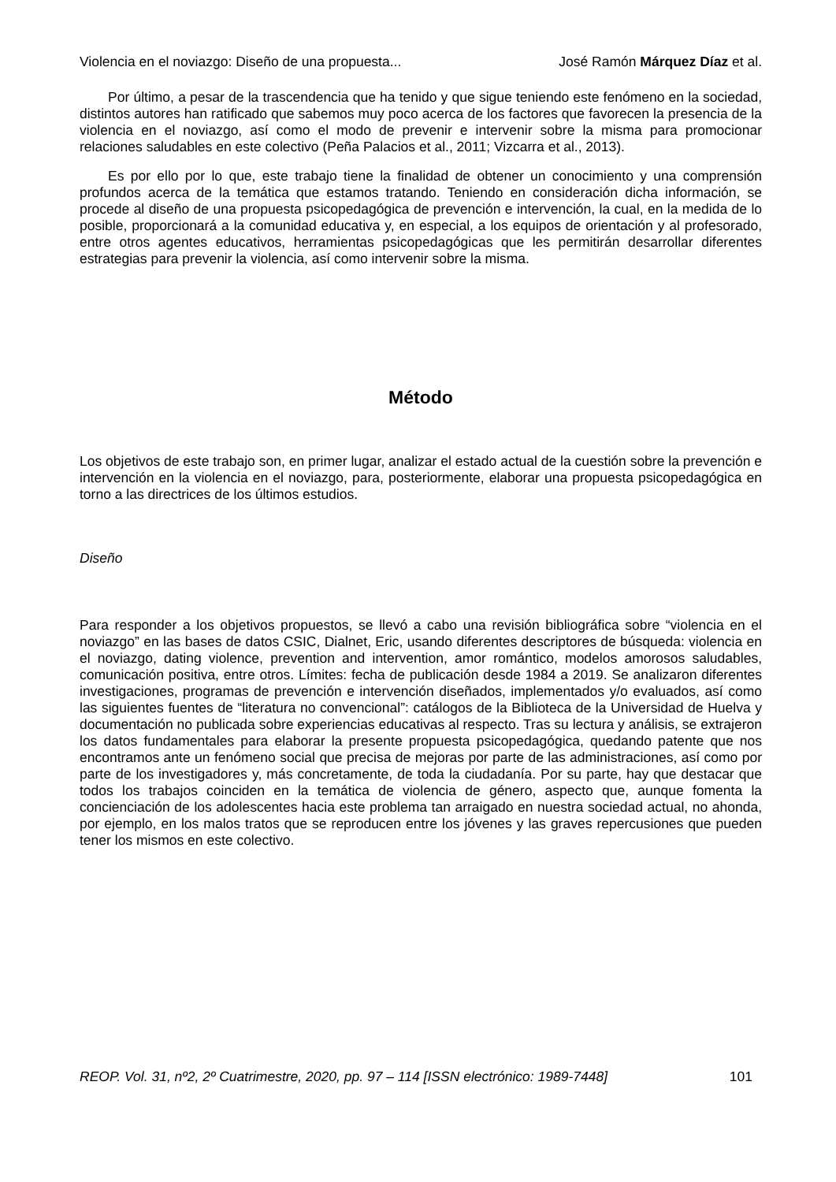Violencia en el noviazgo: Diseño de una propuesta... José Ramón Márquez Díaz et al.
Por último, a pesar de la trascendencia que ha tenido y que sigue teniendo este fenómeno en la sociedad, distintos autores han ratificado que sabemos muy poco acerca de los factores que favorecen la presencia de la violencia en el noviazgo, así como el modo de prevenir e intervenir sobre la misma para promocionar relaciones saludables en este colectivo (Peña Palacios et al., 2011; Vizcarra et al., 2013).
Es por ello por lo que, este trabajo tiene la finalidad de obtener un conocimiento y una comprensión profundos acerca de la temática que estamos tratando. Teniendo en consideración dicha información, se procede al diseño de una propuesta psicopedagógica de prevención e intervención, la cual, en la medida de lo posible, proporcionará a la comunidad educativa y, en especial, a los equipos de orientación y al profesorado, entre otros agentes educativos, herramientas psicopedagógicas que les permitirán desarrollar diferentes estrategias para prevenir la violencia, así como intervenir sobre la misma.
Método
Los objetivos de este trabajo son, en primer lugar, analizar el estado actual de la cuestión sobre la prevención e intervención en la violencia en el noviazgo, para, posteriormente, elaborar una propuesta psicopedagógica en torno a las directrices de los últimos estudios.
Diseño
Para responder a los objetivos propuestos, se llevó a cabo una revisión bibliográfica sobre “violencia en el noviazgo” en las bases de datos CSIC, Dialnet, Eric, usando diferentes descriptores de búsqueda: violencia en el noviazgo, dating violence, prevention and intervention, amor romántico, modelos amorosos saludables, comunicación positiva, entre otros. Límites: fecha de publicación desde 1984 a 2019. Se analizaron diferentes investigaciones, programas de prevención e intervención diseñados, implementados y/o evaluados, así como las siguientes fuentes de “literatura no convencional”: catálogos de la Biblioteca de la Universidad de Huelva y documentación no publicada sobre experiencias educativas al respecto. Tras su lectura y análisis, se extrajeron los datos fundamentales para elaborar la presente propuesta psicopedagógica, quedando patente que nos encontramos ante un fenómeno social que precisa de mejoras por parte de las administraciones, así como por parte de los investigadores y, más concretamente, de toda la ciudadanía. Por su parte, hay que destacar que todos los trabajos coinciden en la temática de violencia de género, aspecto que, aunque fomenta la concienciación de los adolescentes hacia este problema tan arraigado en nuestra sociedad actual, no ahonda, por ejemplo, en los malos tratos que se reproducen entre los jóvenes y las graves repercusiones que pueden tener los mismos en este colectivo.
REOP. Vol. 31, nº2, 2º Cuatrimestre, 2020, pp. 97 – 114 [ISSN electrónico: 1989-7448] 101